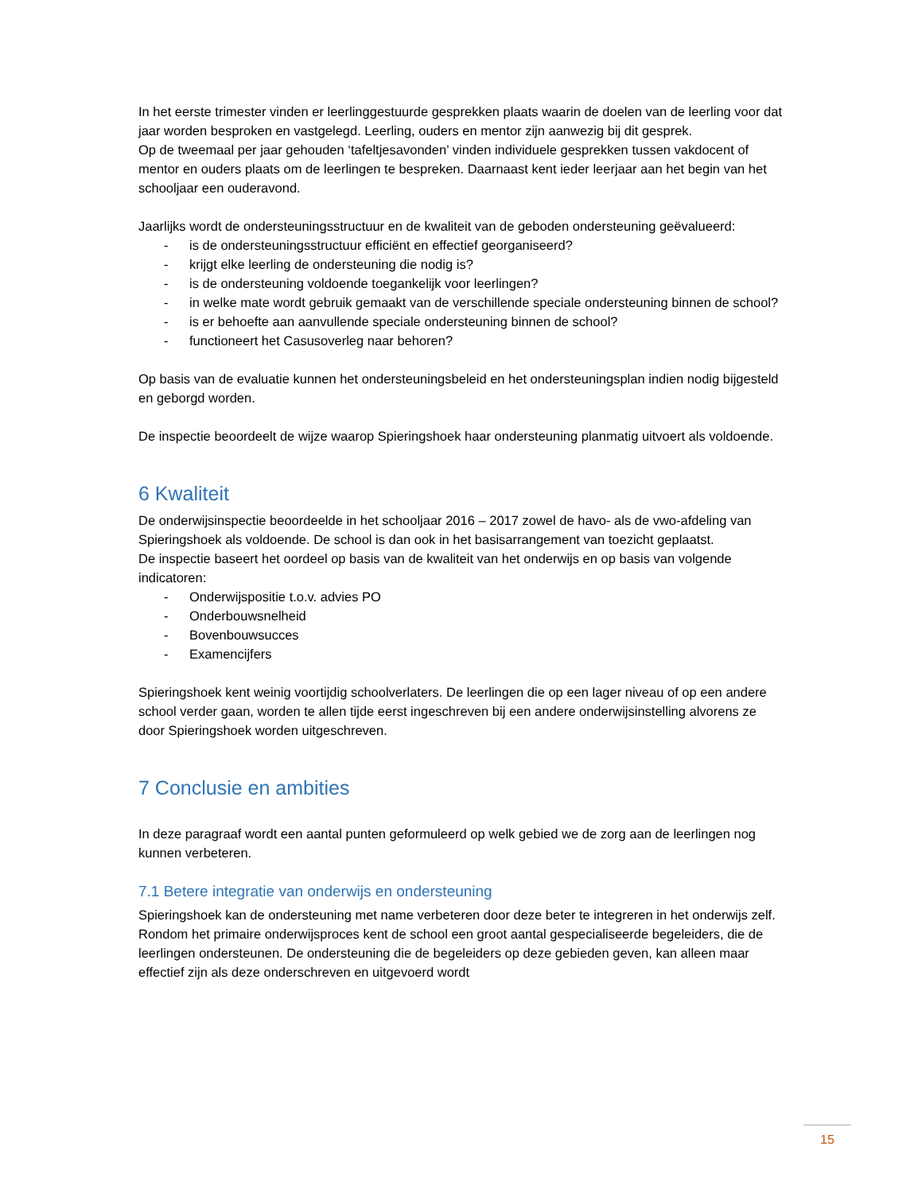In het eerste trimester vinden er leerlinggestuurde gesprekken plaats waarin de doelen van de leerling voor dat jaar worden besproken en vastgelegd. Leerling, ouders en mentor zijn aanwezig bij dit gesprek.
Op de tweemaal per jaar gehouden ‘tafeltjesavonden’ vinden individuele gesprekken tussen vakdocent of mentor en ouders plaats om de leerlingen te bespreken. Daarnaast kent ieder leerjaar aan het begin van het schooljaar een ouderavond.
Jaarlijks wordt de ondersteuningsstructuur en de kwaliteit van de geboden ondersteuning geëvalueerd:
- is de ondersteuningsstructuur efficiënt en effectief georganiseerd?
- krijgt elke leerling de ondersteuning die nodig is?
- is de ondersteuning voldoende toegankelijk voor leerlingen?
- in welke mate wordt gebruik gemaakt van de verschillende speciale ondersteuning binnen de school?
- is er behoefte aan aanvullende speciale ondersteuning binnen de school?
- functioneert het Casusoverleg naar behoren?
Op basis van de evaluatie kunnen het ondersteuningsbeleid en het ondersteuningsplan indien nodig bijgesteld en geborgd worden.
De inspectie beoordeelt de wijze waarop Spieringshoek haar ondersteuning planmatig uitvoert als voldoende.
6 Kwaliteit
De onderwijsinspectie beoordeelde in het schooljaar 2016 – 2017 zowel de havo- als de vwo-afdeling van Spieringshoek als voldoende. De school is dan ook in het basisarrangement van toezicht geplaatst.
De inspectie baseert het oordeel op basis van de kwaliteit van het onderwijs en op basis van volgende indicatoren:
- Onderwijspositie t.o.v. advies PO
- Onderbouwsnelheid
- Bovenbouwsucces
- Examencijfers
Spieringshoek kent weinig voortijdig schoolverlaters. De leerlingen die op een lager niveau of op een andere school verder gaan, worden te allen tijde eerst ingeschreven bij een andere onderwijsinstelling alvorens ze door Spieringshoek worden uitgeschreven.
7 Conclusie en ambities
In deze paragraaf wordt een aantal punten geformuleerd op welk gebied we de zorg aan de leerlingen nog kunnen verbeteren.
7.1 Betere integratie van onderwijs en ondersteuning
Spieringshoek kan de ondersteuning met name verbeteren door deze beter te integreren in het onderwijs zelf. Rondom het primaire onderwijsproces kent de school een groot aantal gespecialiseerde begeleiders, die de leerlingen ondersteunen. De ondersteuning die de begeleiders op deze gebieden geven, kan alleen maar effectief zijn als deze onderschreven en uitgevoerd wordt
15